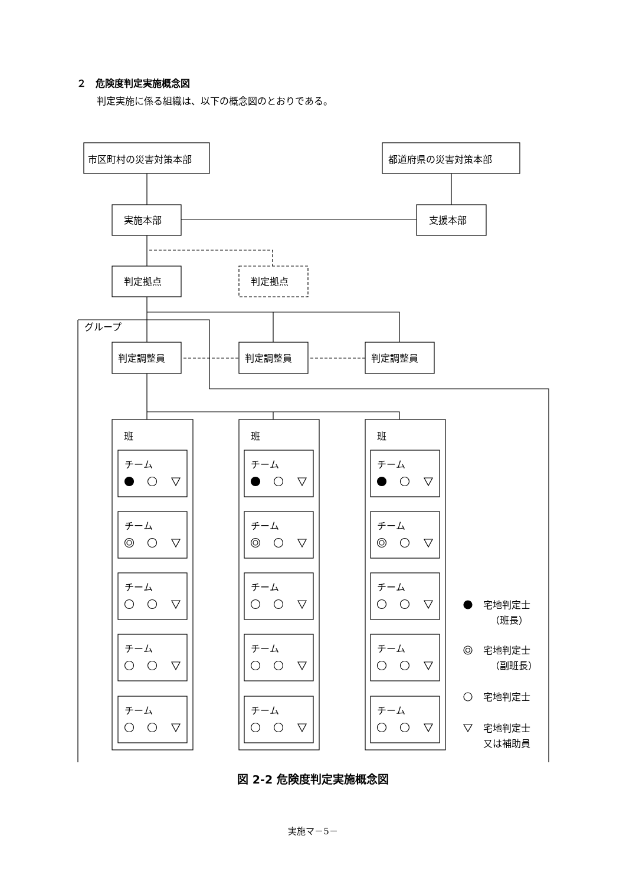２　危険度判定実施概念図
判定実施に係る組織は、以下の概念図のとおりである。
市区町村の災害対策本部
都道府県の災害対策本部
実施本部
支援本部
判定拠点
判定拠点
グループ
判定調整員
判定調整員
判定調整員
班
班
班
チーム
チーム
チーム
チーム
チーム
チーム
チーム
チーム
チーム
チーム
チーム
チーム
チーム
チーム
チーム
宅地判定士
（班長）
宅地判定士
（副班長）
宅地判定士
宅地判定士
又は補助員
図 2-2 危険度判定実施概念図
実施マ－5－